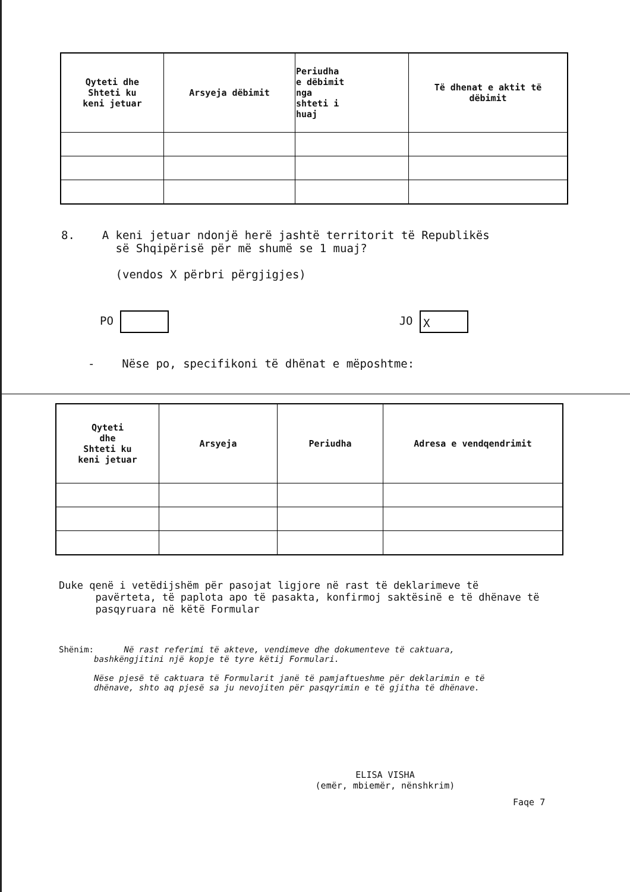| Qyteti dhe Shteti ku keni jetuar | Arsyeja dëbimit | Periudha e dëbimit nga shteti i huaj | Të dhenat e aktit të dëbimit |
| --- | --- | --- | --- |
8. A keni jetuar ndonjë herë jashtë territorit të Republikës
së Shqipërisë për më shumë se 1 muaj?
(vendos X përbri përgjigjes)
PO JO X
- Nëse po, specifikoni të dhënat e mëposhtme:
| Qyteti dhe Shteti ku keni jetuar | Arsyeja | Periudha | Adresa e vendqendrimit |
| --- | --- | --- | --- |
Duke qenë i vetëdijshëm për pasojat ligjore në rast të deklarimeve të
pavërteta, të paplota apo të pasakta, konfirmoj saktësinë e të dhënave të
pasqyruara në këtë Formular
Shënim: Në rast referimi të akteve, vendimeve dhe dokumenteve të caktuara,
bashkëngjitini një kopje të tyre këtij Formulari.
Nëse pjesë të caktuara të Formularit janë të pamjaftueshme për deklarimin e të
dhënave, shto aq pjesë sa ju nevojiten për pasqyrimin e të gjitha të dhënave.
ELISA VISHA
(emër, mbiemër, nënshkrim)
Faqe 7